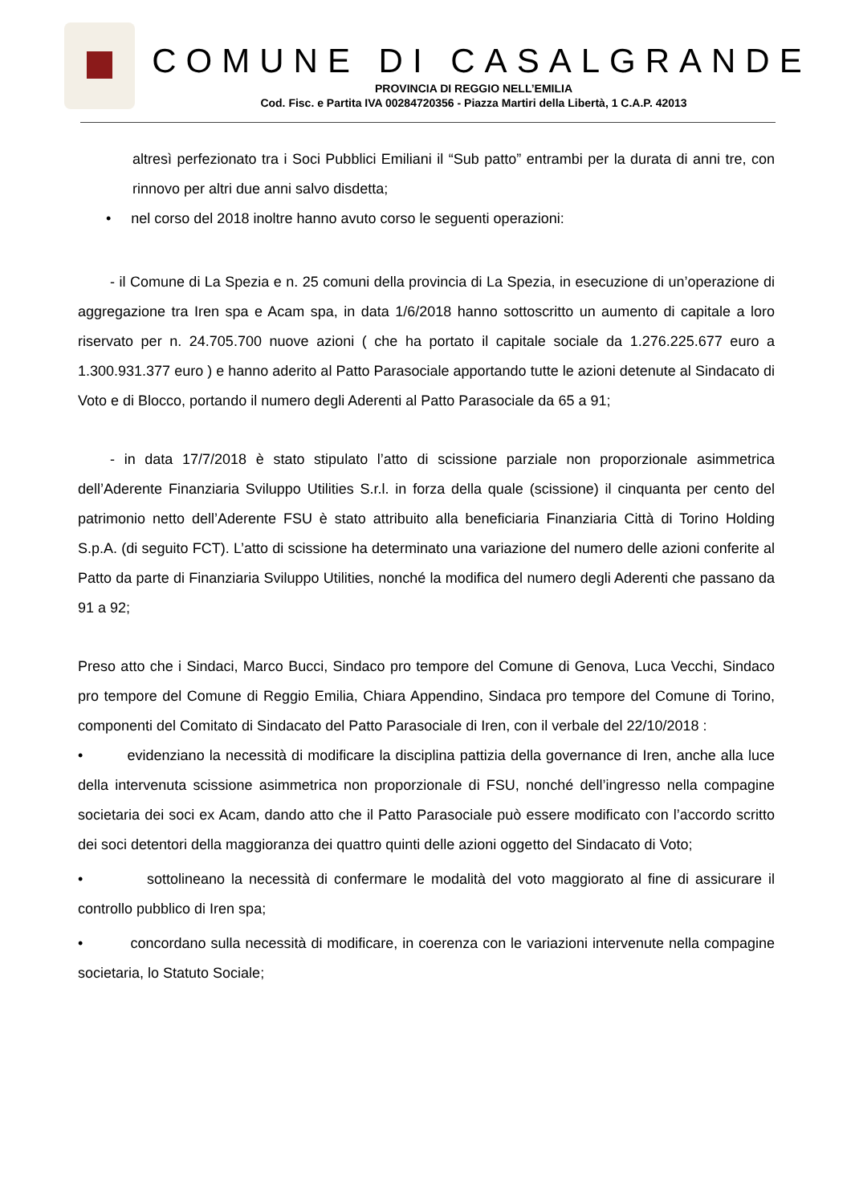COMUNE DI CASALGRANDE
PROVINCIA DI REGGIO NELL’EMILIA
Cod. Fisc. e Partita IVA 00284720356 - Piazza Martiri della Libertà, 1 C.A.P. 42013
altresì perfezionato tra i Soci Pubblici Emiliani il “Sub patto” entrambi per la durata di anni tre, con rinnovo per altri due anni salvo disdetta;
• nel corso del 2018 inoltre hanno avuto corso le seguenti operazioni:
- il Comune di La Spezia e n. 25 comuni della provincia di La Spezia, in esecuzione di un’operazione di aggregazione tra Iren spa e Acam spa, in data 1/6/2018 hanno sottoscritto un aumento di capitale a loro riservato per n. 24.705.700 nuove azioni ( che ha portato il capitale sociale da 1.276.225.677 euro a 1.300.931.377 euro ) e hanno aderito al Patto Parasociale apportando tutte le azioni detenute al Sindacato di Voto e di Blocco, portando il numero degli Aderenti al Patto Parasociale da 65 a 91;
- in data 17/7/2018 è stato stipulato l’atto di scissione parziale non proporzionale asimmetrica dell’Aderente Finanziaria Sviluppo Utilities S.r.l. in forza della quale (scissione) il cinquanta per cento del patrimonio netto dell’Aderente FSU è stato attribuito alla beneficiaria Finanziaria Città di Torino Holding S.p.A. (di seguito FCT). L’atto di scissione ha determinato una variazione del numero delle azioni conferite al Patto da parte di Finanziaria Sviluppo Utilities, nonché la modifica del numero degli Aderenti che passano da 91 a 92;
Preso atto che i Sindaci, Marco Bucci, Sindaco pro tempore del Comune di Genova, Luca Vecchi, Sindaco pro tempore del Comune di Reggio Emilia, Chiara Appendino, Sindaca pro tempore del Comune di Torino, componenti del Comitato di Sindacato del Patto Parasociale di Iren, con il verbale del 22/10/2018 :
• evidenziano la necessità di modificare la disciplina pattizia della governance di Iren, anche alla luce della intervenuta scissione asimmetrica non proporzionale di FSU, nonché dell’ingresso nella compagine societaria dei soci ex Acam, dando atto che il Patto Parasociale può essere modificato con l’accordo scritto dei soci detentori della maggioranza dei quattro quinti delle azioni oggetto del Sindacato di Voto;
• sottolineano la necessità di confermare le modalità del voto maggiorato al fine di assicurare il controllo pubblico di Iren spa;
• concordano sulla necessità di modificare, in coerenza con le variazioni intervenute nella compagine societaria, lo Statuto Sociale;